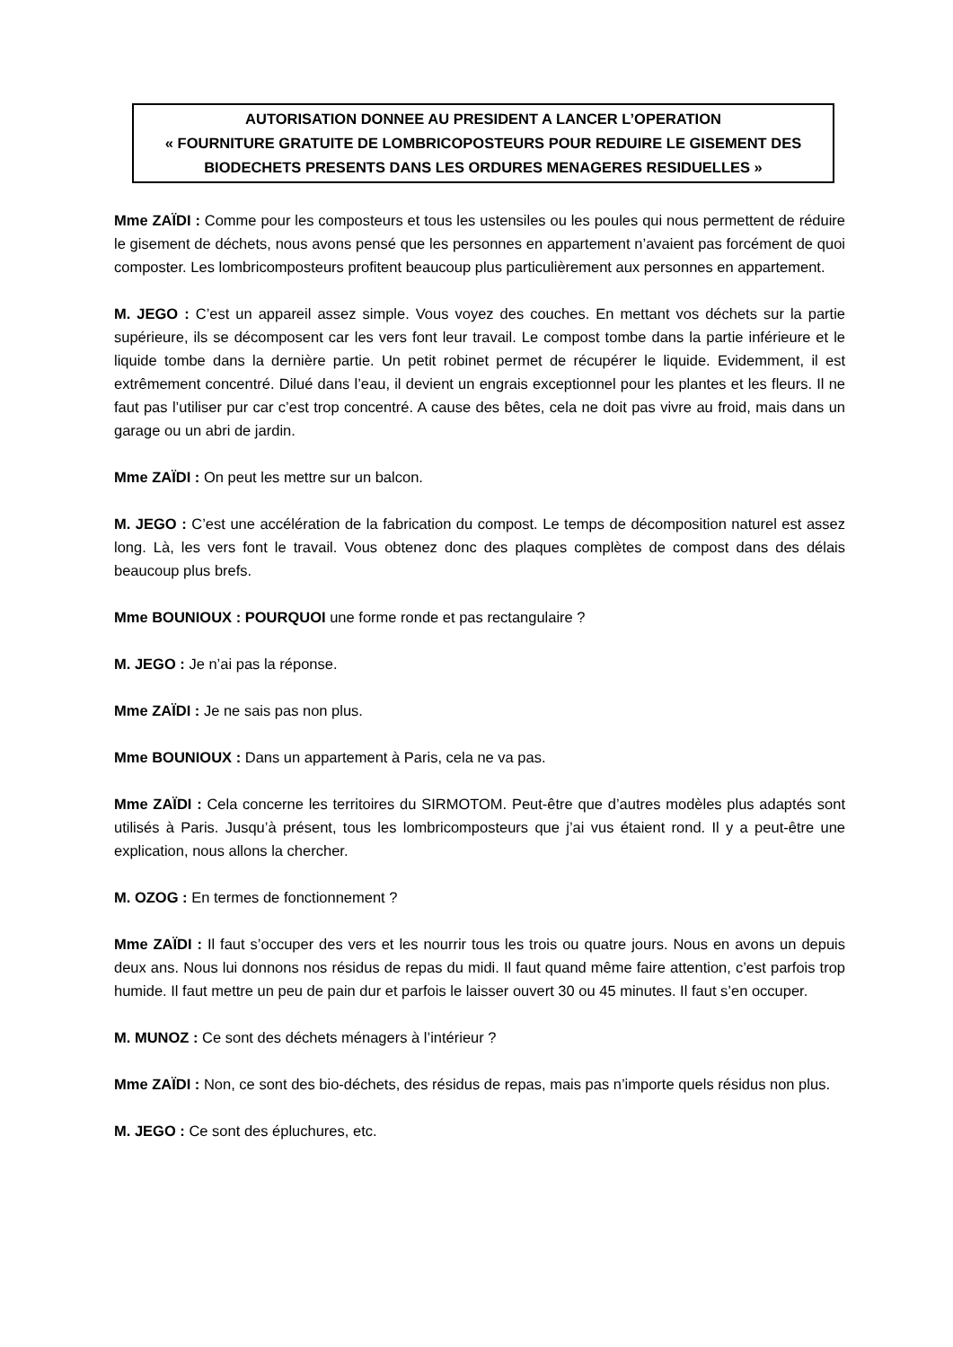AUTORISATION DONNEE AU PRESIDENT A LANCER L’OPERATION
« FOURNITURE GRATUITE DE LOMBRICOPOSTEURS POUR REDUIRE LE GISEMENT DES BIODECHETS PRESENTS DANS LES ORDURES MENAGERES RESIDUELLES »
Mme ZAÏDI : Comme pour les composteurs et tous les ustensiles ou les poules qui nous permettent de réduire le gisement de déchets, nous avons pensé que les personnes en appartement n’avaient pas forcément de quoi composter. Les lombricomposteurs profitent beaucoup plus particulièrement aux personnes en appartement.
M. JEGO : C’est un appareil assez simple. Vous voyez des couches. En mettant vos déchets sur la partie supérieure, ils se décomposent car les vers font leur travail. Le compost tombe dans la partie inférieure et le liquide tombe dans la dernière partie. Un petit robinet permet de récupérer le liquide. Evidemment, il est extrêmement concentré. Dilué dans l’eau, il devient un engrais exceptionnel pour les plantes et les fleurs. Il ne faut pas l’utiliser pur car c’est trop concentré. A cause des bêtes, cela ne doit pas vivre au froid, mais dans un garage ou un abri de jardin.
Mme ZAÏDI : On peut les mettre sur un balcon.
M. JEGO : C’est une accélération de la fabrication du compost. Le temps de décomposition naturel est assez long. Là, les vers font le travail. Vous obtenez donc des plaques complètes de compost dans des délais beaucoup plus brefs.
Mme BOUNIOUX : POURQUOI une forme ronde et pas rectangulaire ?
M. JEGO : Je n’ai pas la réponse.
Mme ZAÏDI : Je ne sais pas non plus.
Mme BOUNIOUX : Dans un appartement à Paris, cela ne va pas.
Mme ZAÏDI : Cela concerne les territoires du SIRMOTOM. Peut-être que d’autres modèles plus adaptés sont utilisés à Paris. Jusqu’à présent, tous les lombricomposteurs que j’ai vus étaient rond. Il y a peut-être une explication, nous allons la chercher.
M. OZOG : En termes de fonctionnement ?
Mme ZAÏDI : Il faut s’occuper des vers et les nourrir tous les trois ou quatre jours. Nous en avons un depuis deux ans. Nous lui donnons nos résidus de repas du midi. Il faut quand même faire attention, c’est parfois trop humide. Il faut mettre un peu de pain dur et parfois le laisser ouvert 30 ou 45 minutes. Il faut s’en occuper.
M. MUNOZ : Ce sont des déchets ménagers à l’intérieur ?
Mme ZAÏDI : Non, ce sont des bio-déchets, des résidus de repas, mais pas n’importe quels résidus non plus.
M. JEGO : Ce sont des épluchures, etc.